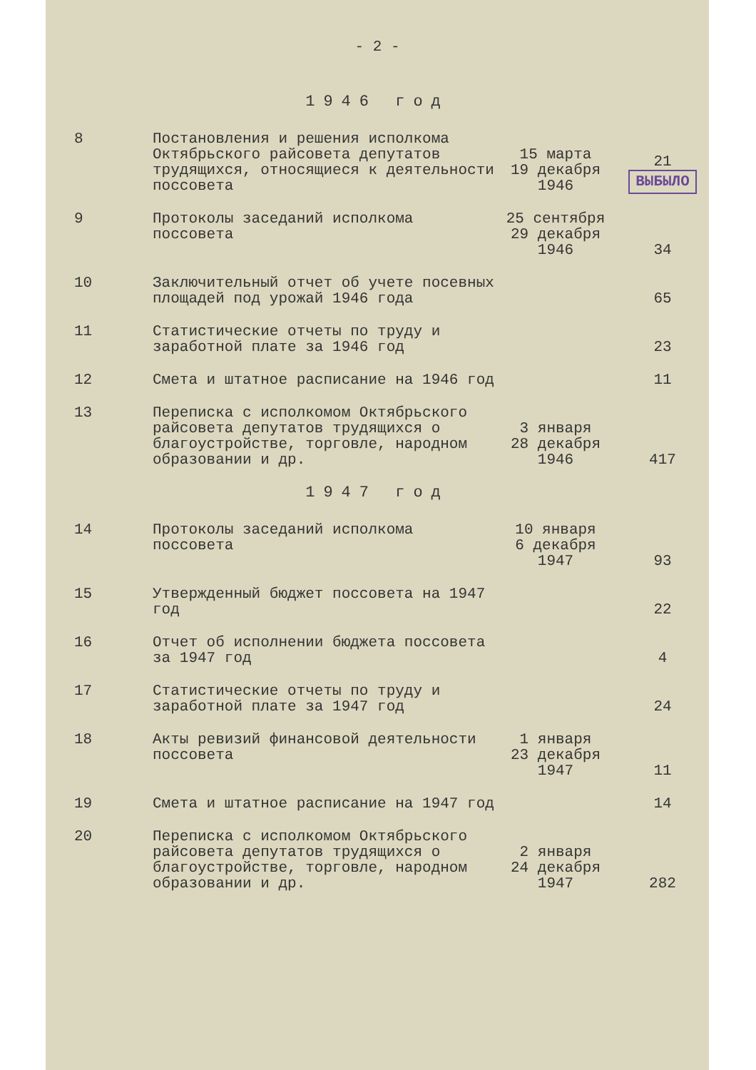- 2 -
1946 год
| 8 | Постановления и решения исполкома Октябрьского райсовета депутатов трудящихся, относящиеся к деятельности поссовета | 15 марта 19 декабря 1946 | 21 ВЫБЫЛО |
| 9 | Протоколы заседаний исполкома поссовета | 25 сентября 29 декабря 1946 | 34 |
| 10 | Заключительный отчет об учете посевных площадей под урожай 1946 года | | 65 |
| 11 | Статистические отчеты по труду и заработной плате за 1946 год | | 23 |
| 12 | Смета и штатное расписание на 1946 год | | 11 |
| 13 | Переписка с исполкомом Октябрьского райсовета депутатов трудящихся о благоустройстве, торговле, народном образовании и др. | 3 января 28 декабря 1946 | 417 |
1947 год
| 14 | Протоколы заседаний исполкома поссовета | 10 января 6 декабря 1947 | 93 |
| 15 | Утвержденный бюджет поссовета на 1947 год | | 22 |
| 16 | Отчет об исполнении бюджета поссовета за 1947 год | | 4 |
| 17 | Статистические отчеты по труду и заработной плате за 1947 год | | 24 |
| 18 | Акты ревизий финансовой деятельности поссовета | 1 января 23 декабря 1947 | 11 |
| 19 | Смета и штатное расписание на 1947 год | | 14 |
| 20 | Переписка с исполкомом Октябрьского райсовета депутатов трудящихся о благоустройстве, торговле, народном образовании и др. | 2 января 24 декабря 1947 | 282 |